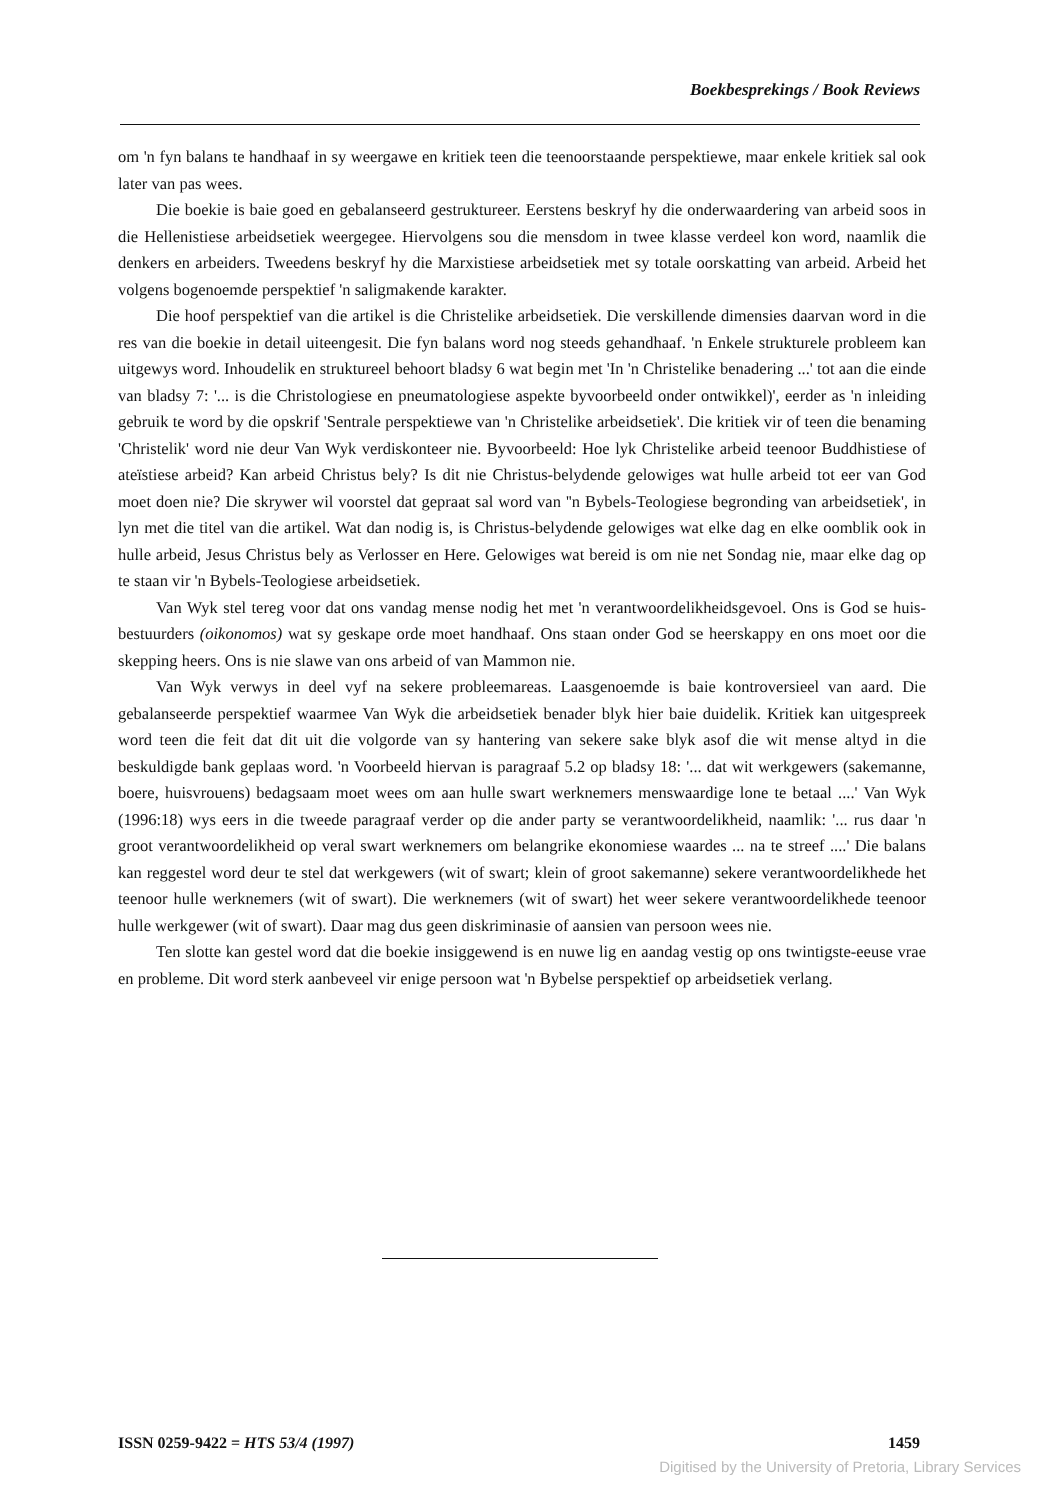Boekbesprekings / Book Reviews
om 'n fyn balans te handhaaf in sy weergawe en kritiek teen die teenoorstaande perspektiewe, maar enkele kritiek sal ook later van pas wees.
Die boekie is baie goed en gebalanseerd gestruktureer. Eerstens beskryf hy die onderwaardering van arbeid soos in die Hellenistiese arbeidsetiek weergegee. Hiervolgens sou die mensdom in twee klasse verdeel kon word, naamlik die denkers en arbeiders. Tweedens beskryf hy die Marxistiese arbeidsetiek met sy totale oorskatting van arbeid. Arbeid het volgens bogenoemde perspektief 'n saligmakende karakter.
Die hoof perspektief van die artikel is die Christelike arbeidsetiek. Die verskillende dimensies daarvan word in die res van die boekie in detail uiteengesit. Die fyn balans word nog steeds gehandhaaf. 'n Enkele strukturele probleem kan uitgewys word. Inhoudelik en struktureel behoort bladsy 6 wat begin met 'In 'n Christelike benadering ...' tot aan die einde van bladsy 7: '... is die Christologiese en pneumatologiese aspekte byvoorbeeld onder ontwikkel)', eerder as 'n inleiding gebruik te word by die opskrif 'Sentrale perspektiewe van 'n Christelike arbeidsetiek'. Die kritiek vir of teen die benaming 'Christelik' word nie deur Van Wyk verdiskonteer nie. Byvoorbeeld: Hoe lyk Christelike arbeid teenoor Buddhistiese of ateïstiese arbeid? Kan arbeid Christus bely? Is dit nie Christus-belydende gelowiges wat hulle arbeid tot eer van God moet doen nie? Die skrywer wil voorstel dat gepraat sal word van ''n Bybels-Teologiese begronding van arbeidsetiek', in lyn met die titel van die artikel. Wat dan nodig is, is Christus-belydende gelowiges wat elke dag en elke oomblik ook in hulle arbeid, Jesus Christus bely as Verlosser en Here. Gelowiges wat bereid is om nie net Sondag nie, maar elke dag op te staan vir 'n Bybels-Teologiese arbeidsetiek.
Van Wyk stel tereg voor dat ons vandag mense nodig het met 'n verantwoordelikheidsgevoel. Ons is God se huis-bestuurders (oikonomos) wat sy geskape orde moet handhaaf. Ons staan onder God se heerskappy en ons moet oor die skepping heers. Ons is nie slawe van ons arbeid of van Mammon nie.
Van Wyk verwys in deel vyf na sekere probleemareas. Laasgenoemde is baie kontroversieel van aard. Die gebalanseerde perspektief waarmee Van Wyk die arbeidsetiek benader blyk hier baie duidelik. Kritiek kan uitgespreek word teen die feit dat dit uit die volgorde van sy hantering van sekere sake blyk asof die wit mense altyd in die beskuldigde bank geplaas word. 'n Voorbeeld hiervan is paragraaf 5.2 op bladsy 18: '... dat wit werkgewers (sakemanne, boere, huisvrouens) bedagsaam moet wees om aan hulle swart werknemers menswaardige lone te betaal ....' Van Wyk (1996:18) wys eers in die tweede paragraaf verder op die ander party se verantwoordelikheid, naamlik: '... rus daar 'n groot verantwoordelikheid op veral swart werknemers om belangrike ekonomiese waardes ... na te streef ....' Die balans kan reggestel word deur te stel dat werkgewers (wit of swart; klein of groot sakemanne) sekere verantwoordelikhede het teenoor hulle werknemers (wit of swart). Die werknemers (wit of swart) het weer sekere verantwoordelikhede teenoor hulle werkgewer (wit of swart). Daar mag dus geen diskriminasie of aansien van persoon wees nie.
Ten slotte kan gestel word dat die boekie insiggewend is en nuwe lig en aandag vestig op ons twintigste-eeuse vrae en probleme. Dit word sterk aanbeveel vir enige persoon wat 'n Bybelse perspektief op arbeidsetiek verlang.
ISSN 0259-9422 = HTS 53/4 (1997) 1459
Digitised by the University of Pretoria, Library Services